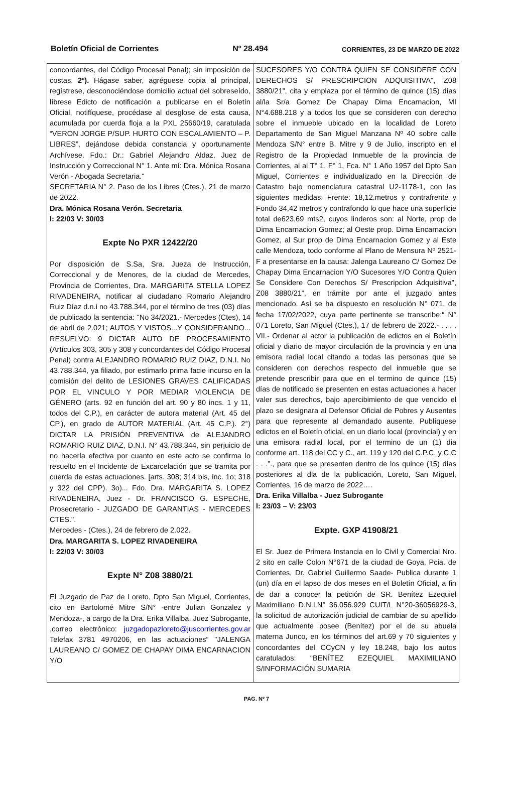Boletín Oficial de Corrientes Nº 28.494 CORRIENTES, 23 DE MARZO DE 2022
concordantes, del Código Procesal Penal); sin imposición de costas. 2º). Hágase saber, agréguese copia al principal, regístrese, desconociéndose domicilio actual del sobreseído, líbrese Edicto de notificación a publicarse en el Boletín Oficial, notifíquese, procédase al desglose de esta causa, acumulada por cuerda floja a la PXL 25660/19, caratulada “VERON JORGE P/SUP. HURTO CON ESCALAMIENTO – P. LIBRES”, dejándose debida constancia y oportunamente Archívese. Fdo.: Dr.: Gabriel Alejandro Aldaz. Juez de Instrucción y Correccional N° 1. Ante mí: Dra. Mónica Rosana Verón - Abogada Secretaria."
SECRETARIA N° 2. Paso de los Libres (Ctes.), 21 de marzo de 2022.
Dra. Mónica Rosana Verón. Secretaria
I: 22/03 V: 30/03
Expte No PXR 12422/20
Por disposición de S.Sa, Sra. Jueza de Instrucción, Correccional y de Menores, de la ciudad de Mercedes, Provincia de Corrientes, Dra. MARGARITA STELLA LOPEZ RIVADENEIRA, notificar al ciudadano Romario Alejandro Ruiz Díaz d.n.i no 43.788.344, por el término de tres (03) días de publicado la sentencia: "No 34/2021.- Mercedes (Ctes), 14 de abril de 2.021; AUTOS Y VISTOS...Y CONSIDERANDO... RESUELVO: 9 DICTAR AUTO DE PROCESAMIENTO (Artículos 303, 305 y 308 y concordantes del Código Procesal Penal) contra ALEJANDRO ROMARIO RUIZ DIAZ, D.N.I. No 43.788.344, ya filiado, por estimarlo prima facie incurso en la comisión del delito de LESIONES GRAVES CALIFICADAS POR EL VINCULO Y POR MEDIAR VIOLENCIA DE GÉNERO (arts. 92 en función del art. 90 y 80 incs. 1 y 11, todos del C.P.), en carácter de autora material (Art. 45 del CP.), en grado de AUTOR MATERIAL (Art. 45 C.P.). 2°) DICTAR LA PRISIÓN PREVENTIVA de ALEJANDRO ROMARIO RUIZ DIAZ, D.N.I. N° 43.788.344, sin perjuicio de no hacerla efectiva por cuanto en este acto se confirma lo resuelto en el Incidente de Excarcelación que se tramita por cuerda de estas actuaciones. [arts. 308; 314 bis, inc. 1o; 318 y 322 del CPP). 3o)... Fdo. Dra. MARGARITA S. LOPEZ RIVADENEIRA, Juez - Dr. FRANCISCO G. ESPECHE, Prosecretario - JUZGADO DE GARANTIAS - MERCEDES CTES.".
Mercedes - (Ctes.), 24 de febrero de 2.022.
Dra. MARGARITA S. LOPEZ RIVADENEIRA
I: 22/03 V: 30/03
Expte N° Z08 3880/21
El Juzgado de Paz de Loreto, Dpto San Miguel, Corrientes, cito en Bartolomé Mitre S/N° -entre Julian Gonzalez y Mendoza-, a cargo de la Dra. Erika Villalba. Juez Subrogante, ,correo electrónico: juzgadopazloreto@juscorrientes.gov.ar Telefax 3781 4970206, en las actuaciones” "JALENGA LAUREANO C/ GOMEZ DE CHAPAY DIMA ENCARNACION Y/O
SUCESORES Y/O CONTRA QUIEN SE CONSIDERE CON DERECHOS S/ PRESCRIPCION ADQUISITIVA", Z08 3880/21”, cita y emplaza por el término de quince (15) días al/la Sr/a Gomez De Chapay Dima Encarnacion, MI N°4.688.218 y a todos los que se consideren con derecho sobre el inmueble ubicado en la localidad de Loreto Departamento de San Miguel Manzana Nº 40 sobre calle Mendoza S/N° entre B. Mitre y 9 de Julio, inscripto en el Registro de la Propiedad Inmueble de la provincia de Corrientes, al al T° 1, F° 1, Fca. N° 1 Año 1957 del Dpto San Miguel, Corrientes e individualizado en la Dirección de Catastro bajo nomenclatura catastral U2-1178-1, con las siguientes medidas: Frente: 18,12.metros y contrafrente y Fondo 34,42 metros y contrafondo lo que hace una superficie total de623,69 mts2, cuyos linderos son: al Norte, prop de Dima Encarnacion Gomez; al Oeste prop. Dima Encarnacion Gomez, al Sur prop de Dima Encarnacion Gomez y al Este calle Mendoza, todo conforme al Plano de Mensura Nº 2521-F a presentarse en la causa: Jalenga Laureano C/ Gomez De Chapay Dima Encarnacion Y/O Sucesores Y/O Contra Quien Se Considere Con Derechos S/ Prescripcion Adquisitiva", Z08 3880/21”, en trámite por ante el juzgado antes mencionado. Así se ha dispuesto en resolución N° 071, de fecha 17/02/2022, cuya parte pertinente se transcribe:“ N° 071 Loreto, San Miguel (Ctes.), 17 de febrero de 2022.- . . . . VII.- Ordenar al actor la publicación de edictos en el Boletín oficial y diario de mayor circulación de la provincia y en una emisora radial local citando a todas las personas que se consideren con derechos respecto del inmueble que se pretende prescribir para que en el termino de quince (15) días de notificado se presenten en estas actuaciones a hacer valer sus derechos, bajo apercibimiento de que vencido el plazo se designara al Defensor Oficial de Pobres y Ausentes para que represente al demandado ausente. Publíquese edictos en el Boletín oficial, en un diario local (provincial) y en una emisora radial local, por el termino de un (1) dia conforme art. 118 del CC y C., art. 119 y 120 del C.P.C. y C.C . . .”., para que se presenten dentro de los quince (15) días posteriores al dla de la publicación, Loreto, San Miguel, Corrientes, 16 de marzo de 2022….
Dra. Erika Villalba - Juez Subrogante
I: 23/03 – V: 23/03
Expte. GXP 41908/21
El Sr. Juez de Primera Instancia en lo Civil y Comercial Nro. 2 sito en calle Colon N°671 de la ciudad de Goya, Pcia. de Corrientes, Dr. Gabriel Guillermo Saade- Publica durante 1 (un) día en el lapso de dos meses en el Boletín Oficial, a fin de dar a conocer la petición de SR. Benítez Ezequiel Maximiliano D.N.I.N° 36.056.929 CUIT/L N°20-36056929-3, la solicitud de autorización judicial de cambiar de su apellido que actualmente posee (Benítez) por el de su abuela materna Junco, en los términos del art.69 y 70 siguientes y concordantes del CCyCN y ley 18.248, bajo los autos caratulados: “BENÍTEZ EZEQUIEL MAXIMILIANO S/INFORMACIÓN SUMARIA
PAG. Nº 7